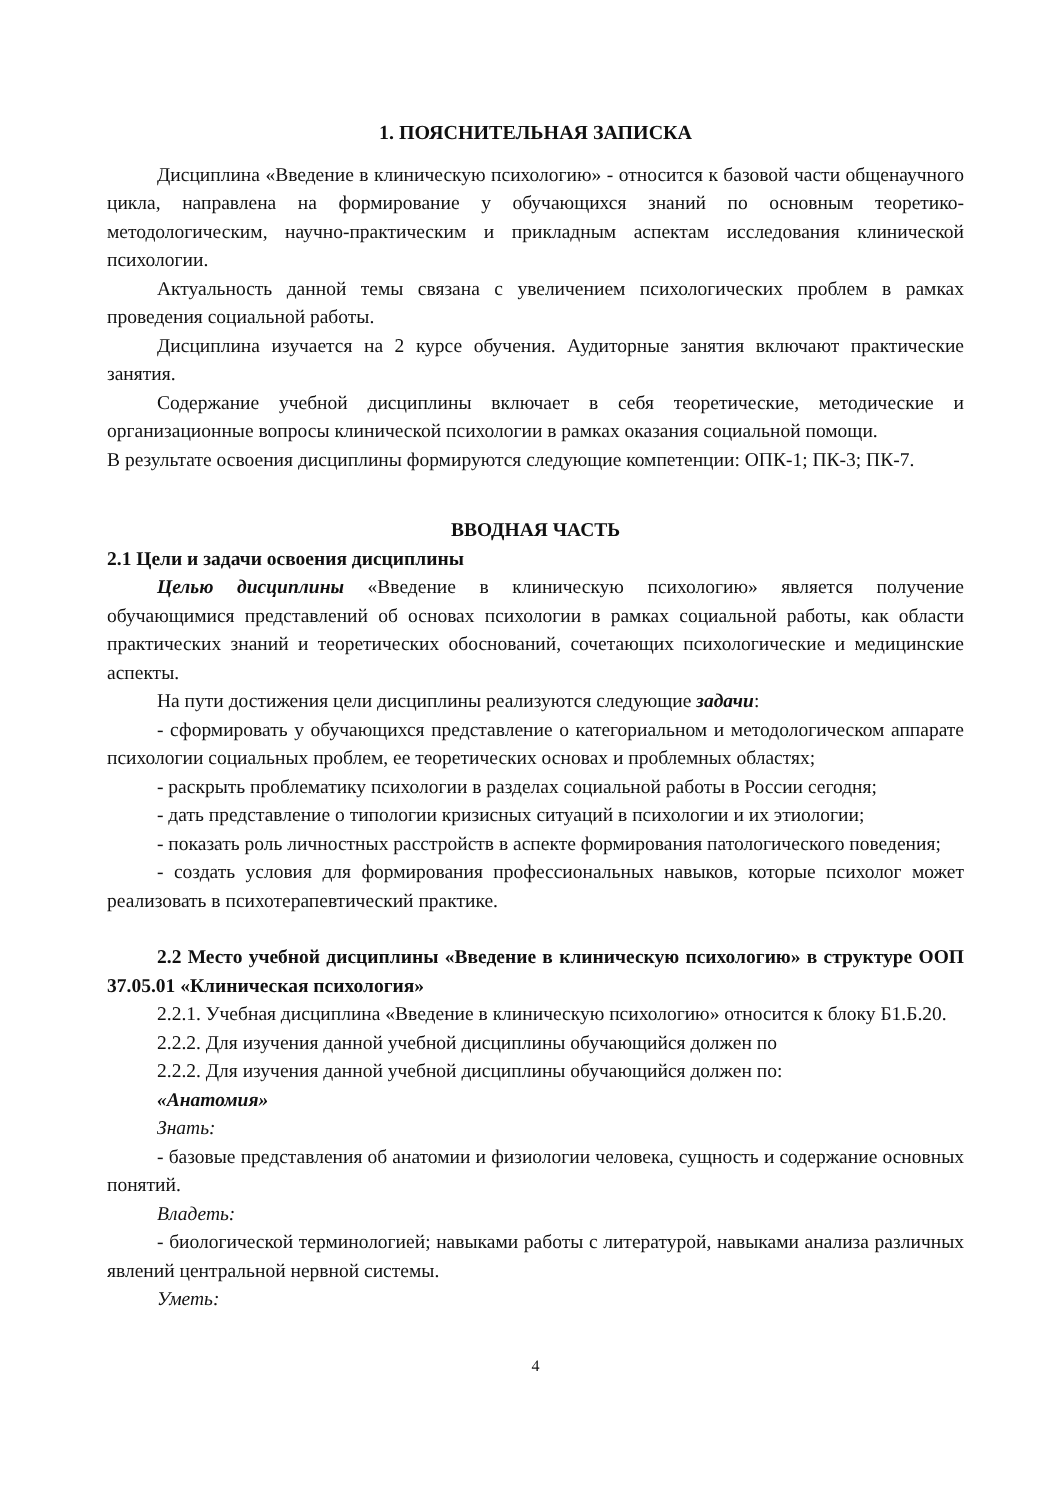1. ПОЯСНИТЕЛЬНАЯ ЗАПИСКА
Дисциплина «Введение в клиническую психологию» - относится к базовой части общенаучного цикла, направлена на формирование у обучающихся знаний по основным теоретико-методологическим, научно-практическим и прикладным аспектам исследования клинической психологии.
Актуальность данной темы связана с увеличением психологических проблем в рамках проведения социальной работы.
Дисциплина изучается на 2 курсе обучения. Аудиторные занятия включают практические занятия.
Содержание учебной дисциплины включает в себя теоретические, методические и организационные вопросы клинической психологии в рамках оказания социальной помощи.
В результате освоения дисциплины формируются следующие компетенции: ОПК-1; ПК-3; ПК-7.
ВВОДНАЯ ЧАСТЬ
2.1 Цели и задачи освоения дисциплины
Целью дисциплины «Введение в клиническую психологию» является получение обучающимися представлений об основах психологии в рамках социальной работы, как области практических знаний и теоретических обоснований, сочетающих психологические и медицинские аспекты.
На пути достижения цели дисциплины реализуются следующие задачи:
- сформировать у обучающихся представление о категориальном и методологическом аппарате психологии социальных проблем, ее теоретических основах и проблемных областях;
- раскрыть проблематику психологии в разделах социальной работы в России сегодня;
- дать представление о типологии кризисных ситуаций в психологии и их этиологии;
- показать роль личностных расстройств в аспекте формирования патологического поведения;
- создать условия для формирования профессиональных навыков, которые психолог может реализовать в психотерапевтический практике.
2.2 Место учебной дисциплины «Введение в клиническую психологию» в структуре ООП 37.05.01 «Клиническая психология»
2.2.1. Учебная дисциплина «Введение в клиническую психологию» относится к блоку Б1.Б.20.
2.2.2. Для изучения данной учебной дисциплины обучающийся должен по
2.2.2. Для изучения данной учебной дисциплины обучающийся должен по:
«Анатомия»
Знать:
- базовые представления об анатомии и физиологии человека, сущность и содержание основных понятий.
Владеть:
- биологической терминологией; навыками работы с литературой, навыками анализа различных явлений центральной нервной системы.
Уметь:
4